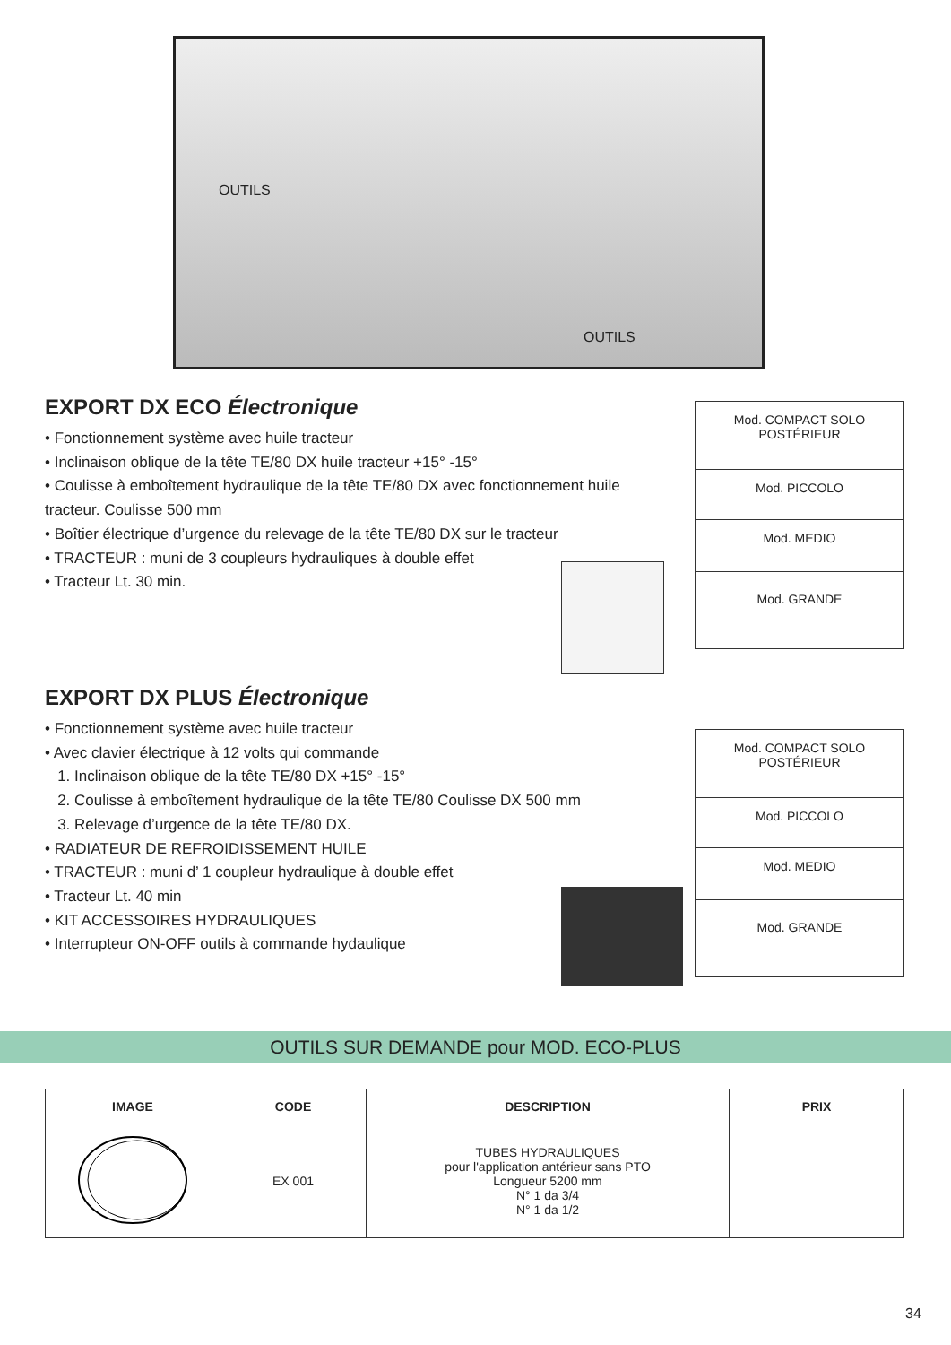OUTILS
OUTILS
EXPORT DX ECO Électronique
• Fonctionnement système avec huile tracteur
• Inclinaison oblique de la tête TE/80 DX huile tracteur +15° -15°
• Coulisse à emboîtement hydraulique de la tête TE/80 DX avec fonctionnement huile tracteur. Coulisse 500 mm
• Boîtier électrique d’urgence du relevage de la tête TE/80 DX sur le tracteur
• TRACTEUR : muni de 3 coupleurs hydrauliques à double effet
• Tracteur Lt. 30 min.
| Mod. COMPACT SOLO POSTÉRIEUR |
| Mod. PICCOLO |
| Mod. MEDIO |
| Mod. GRANDE |
EXPORT DX PLUS Électronique
• Fonctionnement système avec huile tracteur
• Avec clavier électrique à 12 volts qui commande
1. Inclinaison oblique de la tête TE/80 DX +15° -15°
2. Coulisse à emboîtement hydraulique de la tête TE/80 Coulisse DX 500 mm
3. Relevage d’urgence de la tête TE/80 DX.
• RADIATEUR DE REFROIDISSEMENT HUILE
• TRACTEUR : muni d’ 1 coupleur hydraulique à double effet
• Tracteur Lt. 40 min
• KIT ACCESSOIRES HYDRAULIQUES
• Interrupteur ON-OFF outils à commande hydaulique
| Mod. COMPACT SOLO POSTÉRIEUR |
| Mod. PICCOLO |
| Mod. MEDIO |
| Mod. GRANDE |
OUTILS SUR DEMANDE pour MOD. ECO-PLUS
| IMAGE | CODE | DESCRIPTION | PRIX |
| --- | --- | --- | --- |
| | EX 001 | TUBES HYDRAULIQUES pour l'application antérieur sans PTO Longueur 5200 mm N° 1 da 3/4 N° 1 da 1/2 | |
34